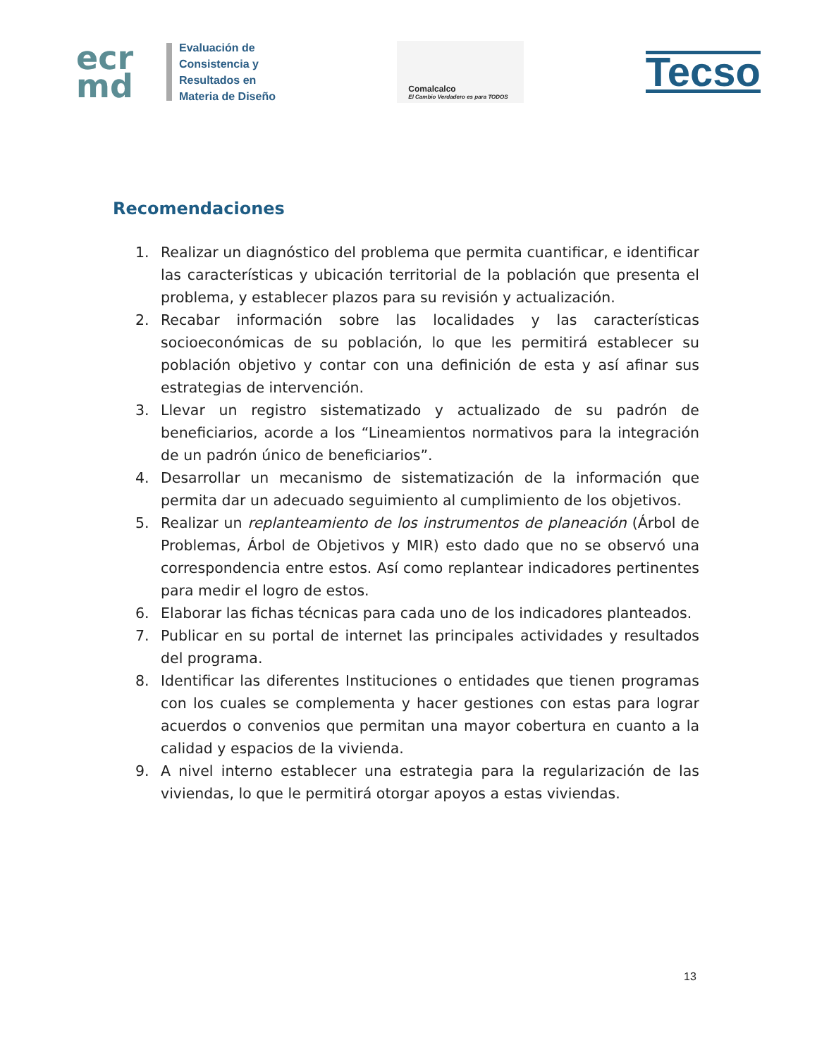ecr
md
Evaluación de
Consistencia y
Resultados en
Materia de Diseño
Comalcalco
El Cambio Verdadero es para TODOS
Tecso
Recomendaciones
1. Realizar un diagnóstico del problema que permita cuantificar, e identificar las características y ubicación territorial de la población que presenta el problema, y establecer plazos para su revisión y actualización.
2. Recabar información sobre las localidades y las características socioeconómicas de su población, lo que les permitirá establecer su población objetivo y contar con una definición de esta y así afinar sus estrategias de intervención.
3. Llevar un registro sistematizado y actualizado de su padrón de beneficiarios, acorde a los “Lineamientos normativos para la integración de un padrón único de beneficiarios”.
4. Desarrollar un mecanismo de sistematización de la información que permita dar un adecuado seguimiento al cumplimiento de los objetivos.
5. Realizar un replanteamiento de los instrumentos de planeación (Árbol de Problemas, Árbol de Objetivos y MIR) esto dado que no se observó una correspondencia entre estos. Así como replantear indicadores pertinentes para medir el logro de estos.
6. Elaborar las fichas técnicas para cada uno de los indicadores planteados.
7. Publicar en su portal de internet las principales actividades y resultados del programa.
8. Identificar las diferentes Instituciones o entidades que tienen programas con los cuales se complementa y hacer gestiones con estas para lograr acuerdos o convenios que permitan una mayor cobertura en cuanto a la calidad y espacios de la vivienda.
9. A nivel interno establecer una estrategia para la regularización de las viviendas, lo que le permitirá otorgar apoyos a estas viviendas.
13